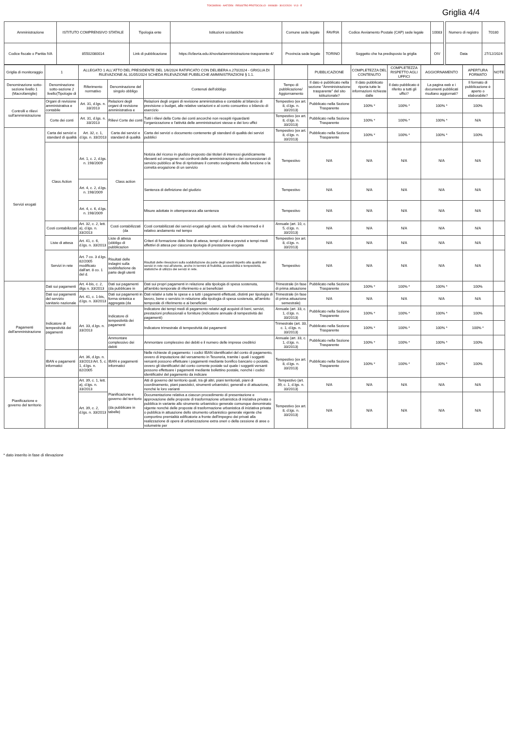TOIC865006 - AAF2D54 - REGISTRO PROTOCOLLO - 0006639 - 30/12/2024 - VI.3 - E
Griglia 4/4
| Amministrazione | ISTITUTO COMPRENSIVO STATALE | Tipologia ente | Istituzioni scolastiche | Comune sede legale | FAVRIA | Codice Avviamento Postale (CAP) sede legale | 10083 | | Numero di registro | 70180 |
| Codice fiscale o Partita IVA | 85502080014 | Link di pubblicazione | https://icfavria.edu.it/novita/amministrazione-trasparente-4/ | Provincia sede legale | TORINO | Soggetto che ha predisposto la griglia | OIV | | Data | 27/12/2024 |
| Griglia di monitoraggio | 1 | ALLEGATO 1 ALL'ATTO DEL PRESIDENTE DEL 1/6/2024 RATIFICATO CON DELIBERA n.270/2024 - GRIGLIA DI RILEVAZIONE AL 31/05/2024 SCHEDA RILEVAZIONE PUBBLICHE AMMINISTRAZIIONI § 1.1. | | | | PUBBLICAZIONE | COMPLETEZZA DEL CONTENUTO | COMPLETEZZA RISPETTO AGLI UFFICI | AGGIORNAMENTO | APERTURA FORMATO | NOTE |
| Denominazione sotto-sezione livello 1 (Macrofamiglie) | Denominazione sotto-sezione 2 livello(Tipologie di | Riferimento normativo | Denominazione del singolo obbligo | Contenuti dell'obbligo | Tempo di pubblicazione/ Aggiornamento | Il dato è pubblicato nella sezione "Amministrazione trasparente" del sito istituzionale? | Il dato pubblicato riporta tutte le informazioni richieste dalle | Il dato pubblicato è riferito a tutti gli uffici? | La pagina web e i documenti pubblicati risultano aggiornati? | Il formato di pubblicazione è aperto o elaborabile? | |
| Controlli e rilievi sull'amministrazione | Organi di revisione amministrativa e contabile | Art. 31, d.lgs. n. 33/2013 | Relazioni degli organi di revisione amministrativa e | Relazioni degli organi di revisione amministrativa e contabile al bilancio di previsione o budget, alle relative variazioni e al conto consuntivo o bilancio di esercizio | Tempestivo (ex art. 8, d.lgs. n. 33/2013) | Pubblicato nella Sezione Trasparente | 100% * | 100% * | 100% * | 100% | |
| | Corte dei conti | Art. 31, d.lgs. n. 33/2013 | Rilievi Corte dei conti | Tutti i rilievi della Corte dei conti ancorchè non recepiti riguardanti l'organizzazione e l'attività delle amministrazioni stesse e dei loro uffici | Tempestivo (ex art. 8, d.lgs. n. 33/2013) | Pubblicato nella Sezione Trasparente | 100% * | 100% * | 100% * | N/A | |
| Servizi erogati | Carta dei servizi e standard di qualità | Art. 32, c. 1, d.lgs. n. 33/2013 | Carta dei servizi e standard di qualità | Carta dei servizi o documento contenente gli standard di qualità dei servizi pubblici | Tempestivo (ex art. 8, d.lgs. n. 33/2013) | Pubblicato nella Sezione Trasparente | 100% * | 100% * | 100% * | 100% | |
| | Class Action | Art. 1, c. 2, d.lgs. n. 198/2009 | Class action | Notizia del ricorso in giudizio proposto dai titolari di interessi giuridicamente rilevanti ed omogenei nei confronti delle amministrazioni e dei concessionari di servizio pubblico al fine di ripristinare il corretto svolgimento della funzione o la corretta erogazione di un servizio | Tempestivo | N/A | N/A | N/A | N/A | N/A | |
| | | Art. 4, c. 2, d.lgs. n. 198/2009 | | Sentenza di definizione del giudizio | Tempestivo | N/A | N/A | N/A | N/A | N/A | |
| | | Art. 4, c. 6, d.lgs. n. 198/2009 | | Misure adottate in ottemperanza alla sentenza | Tempestivo | N/A | N/A | N/A | N/A | N/A | |
| | Costi contabilizzati | Art. 32, c. 2, lett. a), d.lgs. n. 33/2013 | Costi contabilizzati (da | Costi contabilizzati dei servizi erogati agli utenti, sia finali che intermedi e il relativo andamento nel tempo | Annuale (art. 10, c. 5, d.lgs. n. 33/2013) | N/A | N/A | N/A | N/A | N/A | |
| | Liste di attesa | Art. 41, c. 6, d.lgs. n. 33/2013 | Liste di attesa (obbligo di pubblicazion | Criteri di formazione delle liste di attesa, tempi di attesa previsti e tempi medi effettivi di attesa per ciascuna tipologia di prestazione erogata | Tempestivo (ex art. 8, d.lgs. n. 33/2013) | N/A | N/A | N/A | N/A | N/A | |
| | Servizi in rete | Art. 7 co. 3 d.lgs. 82/2005 modificato dall'art. 8 co. 1 del d. | Risultati delle indagini sulla soddisfazione da parte degli utenti | Risultati delle rilevazioni sulla soddisfazione da parte degli utenti rispetto alla qualità dei servizi in rete resi all'utente, anche in termini di fruibilità, accessibilità e tempestività, statistiche di utilizzo dei servizi in rete. | Tempestivo | N/A | N/A | N/A | N/A | N/A | |
| Pagamenti dell'amministrazione | Dati sui pagamenti | Art. 4-bis, c. 2, dlgs n. 33/2013 | Dati sui pagamenti (da pubblicare in | Dati sui propri pagamenti in relazione alla tipologia di spesa sostenuta, all'ambito temporale di riferimento e ai beneficiari | Trimestrale (in fase di prima attuazione | Pubblicato nella Sezione Trasparente | 100% * | 100% * | 100% * | 100% | |
| | Dati sui pagamenti del servizio sanitario nazionale | Art. 41, c. 1-bis, d.lgs. n. 33/2013 | Dati sui pagamenti in forma sintetica e aggregata (da | Dati relativi a tutte le spese e a tutti i pagamenti effettuati, distinti per tipologia di lavoro, bene o servizio in relazione alla tipologia di spesa sostenuta, all'ambito temporale di riferimento e ai beneficiari | Trimestrale (in fase di prima attuazione semestrale) | N/A | N/A | N/A | N/A | N/A | |
| | Indicatore di tempestività dei pagamenti | Art. 33, d.lgs. n. 33/2013 | Indicatore di tempestività dei pagamenti | Indicatore dei tempi medi di pagamento relativi agli acquisti di beni, servizi, prestazioni professionali e forniture (indicatore annuale di tempestività dei pagamenti) | Annuale (art. 33, c. 1, d.lgs. n. 33/2013) | Pubblicato nella Sezione Trasparente | 100% * | 100% * | 100% * | 100% | |
| | | | | Indicatore trimestrale di tempestività dei pagamenti | Trimestrale (art. 33, c. 1, d.lgs. n. 33/2013) | Pubblicato nella Sezione Trasparente | 100% * | 100% * | 100% * | 100% * | |
| | | | Ammontare complessivo dei debiti | Ammontare complessivo dei debiti e il numero delle imprese creditrici | Annuale (art. 33, c. 1, d.lgs. n. 33/2013) | Pubblicato nella Sezione Trasparente | 100% * | 100% * | 100% * | 100% | |
| | IBAN e pagamenti informatici | Art. 36, d.lgs. n. 33/2013 Art. 5, c. 1, d.lgs. n. 82/2005 | IBAN e pagamenti informatici | Nelle richieste di pagamento: i codici IBAN identificativi del conto di pagamento, ovvero di imputazione del versamento in Tesoreria, tramite i quali i soggetti versanti possono effettuare i pagamenti mediante bonifico bancario o postale, ovvero gli identificativi del conto corrente postale sul quale i soggetti versanti possono effettuare i pagamenti mediante bollettino postale, nonchè i codici identificativi del pagamento da indicare | Tempestivo (ex art. 8, d.lgs. n. 33/2013) | Pubblicato nella Sezione Trasparente | 100% * | 100% * | 100% * | 100% | |
| Pianificazione e governo del territorio | | Art. 39, c. 1, lett. a), d.lgs. n. 33/2013 | Pianificazione e governo del territorio (da pubblicare in tabelle) | Atti di governo del territorio quali, tra gli altri, piani territoriali, piani di coordinamento, piani paesistici, strumenti urbanistici, generali e di attuazione, nonché le loro varianti | Tempestivo (art. 39, c. 1, d.lgs. n. 33/2013) | N/A | N/A | N/A | N/A | N/A | |
| | | Art. 39, c. 2, d.lgs. n. 33/2013 | | Documentazione relativa a ciascun procedimento di presentazione e approvazione delle proposte di trasformazione urbanistica di iniziativa privata o pubblica in variante allo strumento urbanistico generale comunque denominato vigente nonché delle proposte di trasformazione urbanistica di iniziativa privata o pubblica in attuazione dello strumento urbanistico generale vigente che comportino premialità edificatorie a fronte dell'impegno dei privati alla realizzazione di opere di urbanizzazione extra oneri o della cessione di aree o volumetrie per | Tempestivo (ex art. 8, d.lgs. n. 33/2013) | N/A | N/A | N/A | N/A | N/A | |
* dato inserito in fase di rilevazione